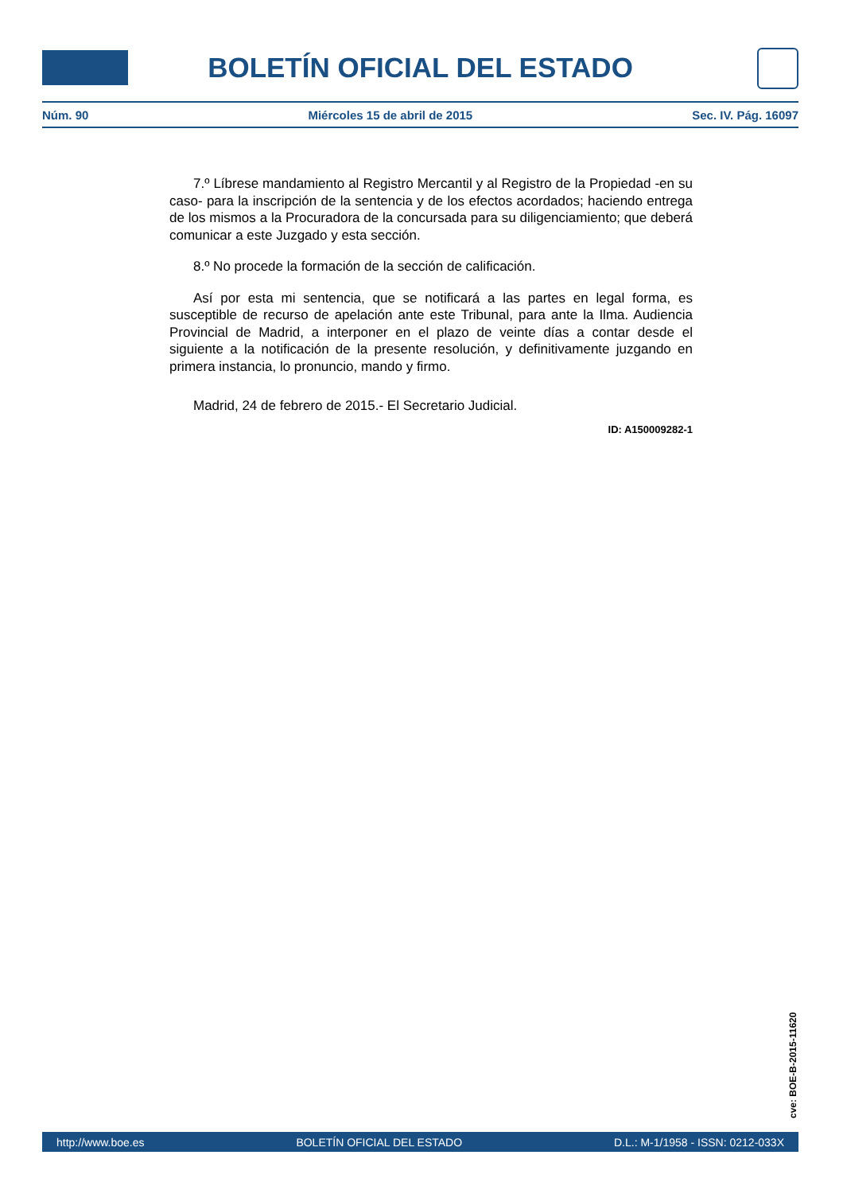BOLETÍN OFICIAL DEL ESTADO
Núm. 90 Miércoles 15 de abril de 2015 Sec. IV. Pág. 16097
7.º Líbrese mandamiento al Registro Mercantil y al Registro de la Propiedad -en su caso- para la inscripción de la sentencia y de los efectos acordados; haciendo entrega de los mismos a la Procuradora de la concursada para su diligenciamiento; que deberá comunicar a este Juzgado y esta sección.
8.º No procede la formación de la sección de calificación.
Así por esta mi sentencia, que se notificará a las partes en legal forma, es susceptible de recurso de apelación ante este Tribunal, para ante la Ilma. Audiencia Provincial de Madrid, a interponer en el plazo de veinte días a contar desde el siguiente a la notificación de la presente resolución, y definitivamente juzgando en primera instancia, lo pronuncio, mando y firmo.
Madrid, 24 de febrero de 2015.- El Secretario Judicial.
ID: A150009282-1
cve: BOE-B-2015-11620
http://www.boe.es BOLETÍN OFICIAL DEL ESTADO D.L.: M-1/1958 - ISSN: 0212-033X